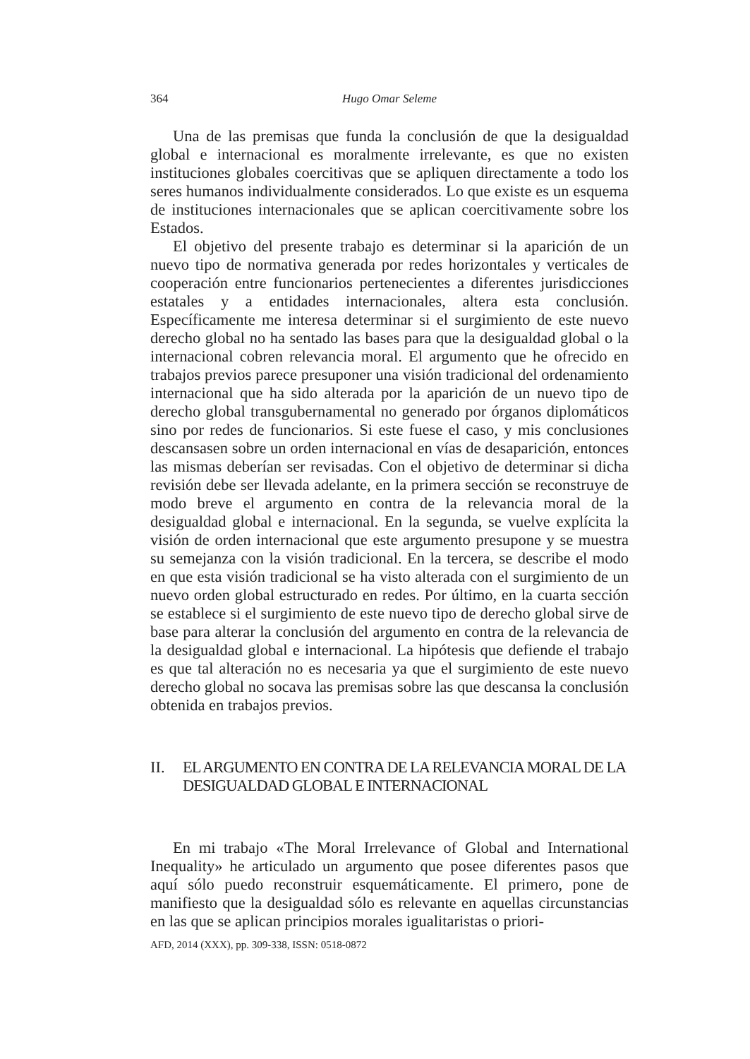364 Hugo Omar Seleme
Una de las premisas que funda la conclusión de que la desigualdad global e internacional es moralmente irrelevante, es que no existen instituciones globales coercitivas que se apliquen directamente a todo los seres humanos individualmente considerados. Lo que existe es un esquema de instituciones internacionales que se aplican coercitivamente sobre los Estados.
El objetivo del presente trabajo es determinar si la aparición de un nuevo tipo de normativa generada por redes horizontales y verticales de cooperación entre funcionarios pertenecientes a diferentes jurisdicciones estatales y a entidades internacionales, altera esta conclusión. Específicamente me interesa determinar si el surgimiento de este nuevo derecho global no ha sentado las bases para que la desigualdad global o la internacional cobren relevancia moral. El argumento que he ofrecido en trabajos previos parece presuponer una visión tradicional del ordenamiento internacional que ha sido alterada por la aparición de un nuevo tipo de derecho global transgubernamental no generado por órganos diplomáticos sino por redes de funcionarios. Si este fuese el caso, y mis conclusiones descansasen sobre un orden internacional en vías de desaparición, entonces las mismas deberían ser revisadas. Con el objetivo de determinar si dicha revisión debe ser llevada adelante, en la primera sección se reconstruye de modo breve el argumento en contra de la relevancia moral de la desigualdad global e internacional. En la segunda, se vuelve explícita la visión de orden internacional que este argumento presupone y se muestra su semejanza con la visión tradicional. En la tercera, se describe el modo en que esta visión tradicional se ha visto alterada con el surgimiento de un nuevo orden global estructurado en redes. Por último, en la cuarta sección se establece si el surgimiento de este nuevo tipo de derecho global sirve de base para alterar la conclusión del argumento en contra de la relevancia de la desigualdad global e internacional. La hipótesis que defiende el trabajo es que tal alteración no es necesaria ya que el surgimiento de este nuevo derecho global no socava las premisas sobre las que descansa la conclusión obtenida en trabajos previos.
II. EL ARGUMENTO EN CONTRA DE LA RELEVANCIA MORAL DE LA DESIGUALDAD GLOBAL E INTERNACIONAL
En mi trabajo «The Moral Irrelevance of Global and International Inequality» he articulado un argumento que posee diferentes pasos que aquí sólo puedo reconstruir esquemáticamente. El primero, pone de manifiesto que la desigualdad sólo es relevante en aquellas circunstancias en las que se aplican principios morales igualitaristas o priori-
AFD, 2014 (XXX), pp. 309-338, ISSN: 0518-0872